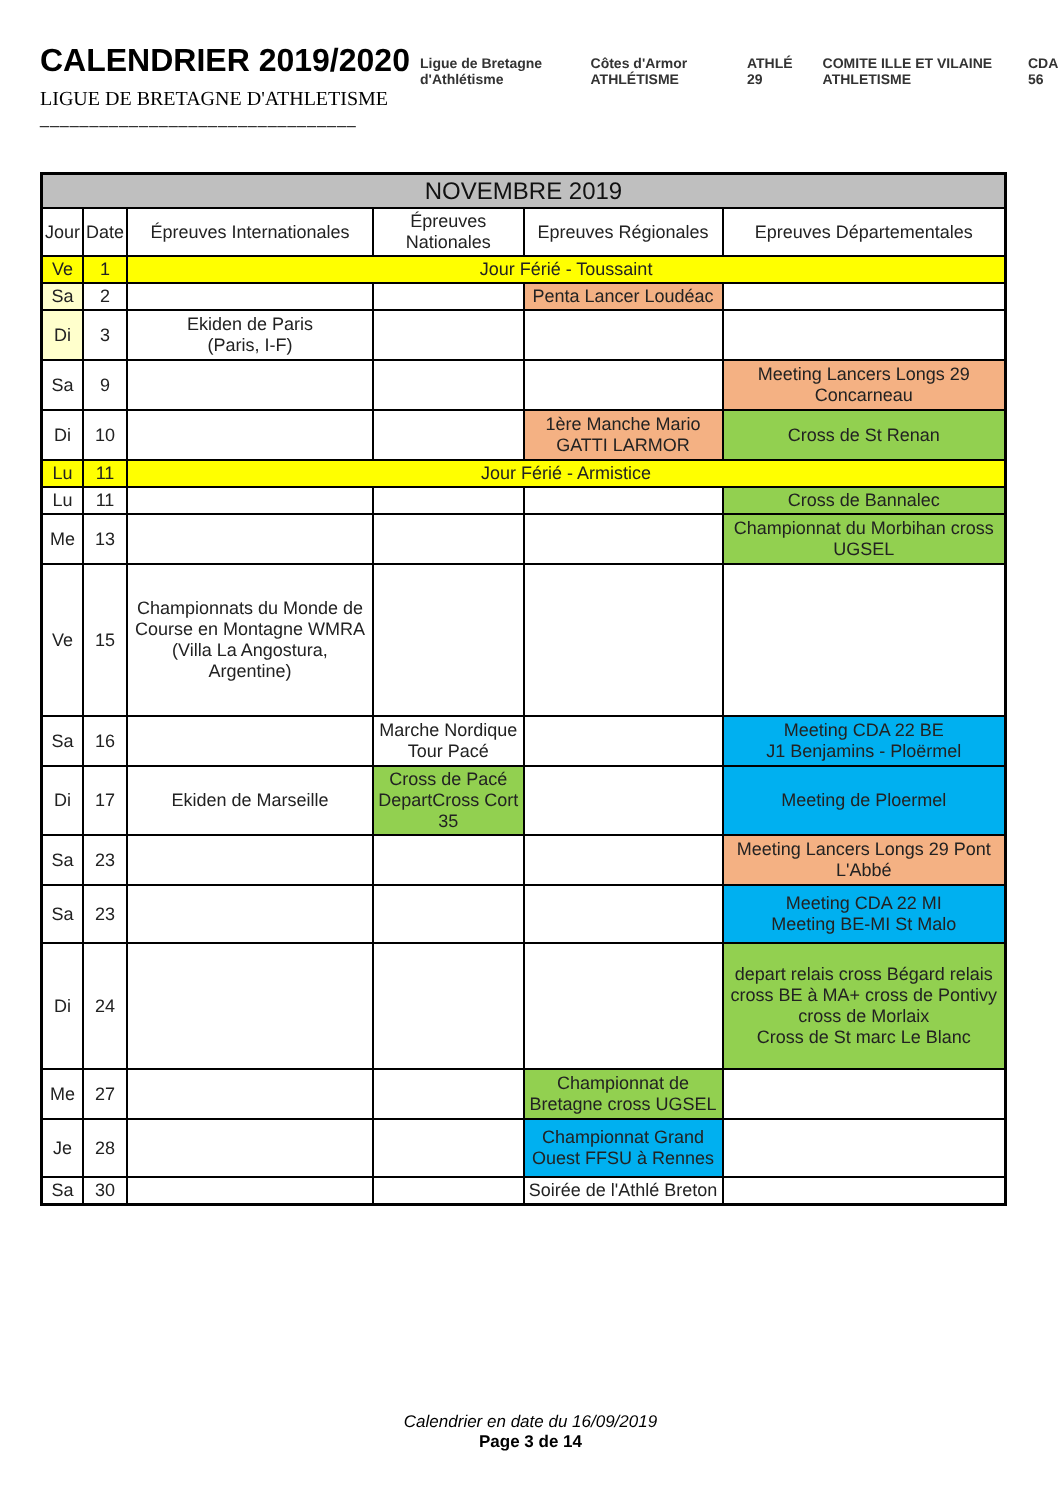CALENDRIER 2019/2020
LIGUE DE BRETAGNE D'ATHLETISME
________________________________
Ligue de Bretagne d'Athlétisme Côtes d'Armor ATHLÉTISME ATHLÉ 29 COMITE ILLE ET VILAINE ATHLETISME CDA 56
| NOVEMBRE 2019 | | | | | |
| --- | --- | --- | --- | --- | --- |
| Jour | Date | Épreuves Internationales | Épreuves Nationales | Epreuves Régionales | Epreuves Départementales |
| Ve | 1 | Jour Férié - Toussaint | | | |
| Sa | 2 | | | Penta Lancer Loudéac | |
| Di | 3 | Ekiden de Paris (Paris, I-F) | | | |
| Sa | 9 | | | | Meeting Lancers Longs 29 Concarneau |
| Di | 10 | | | 1ère Manche Mario GATTI LARMOR | Cross de St Renan |
| Lu | 11 | Jour Férié - Armistice | | | |
| Lu | 11 | | | | Cross de Bannalec |
| Me | 13 | | | | Championnat du Morbihan cross UGSEL |
| Ve | 15 | Championnats du Monde de Course en Montagne WMRA (Villa La Angostura, Argentine) | | | |
| Sa | 16 | | Marche Nordique Tour Pacé | | Meeting CDA 22 BE J1 Benjamins - Ploërmel |
| Di | 17 | Ekiden de Marseille | Cross de Pacé DepartCross Cort 35 | | Meeting de Ploermel |
| Sa | 23 | | | | Meeting Lancers Longs 29 Pont L'Abbé |
| Sa | 23 | | | | Meeting CDA 22 MI Meeting BE-MI St Malo |
| Di | 24 | | | | depart relais cross Bégard relais cross BE à MA+ cross de Pontivy cross de Morlaix Cross de St marc Le Blanc |
| Me | 27 | | | Championnat de Bretagne cross UGSEL | |
| Je | 28 | | | Championnat Grand Ouest FFSU à Rennes | |
| Sa | 30 | | | Soirée de l'Athlé Breton | |
Calendrier en date du 16/09/2019
Page 3 de 14